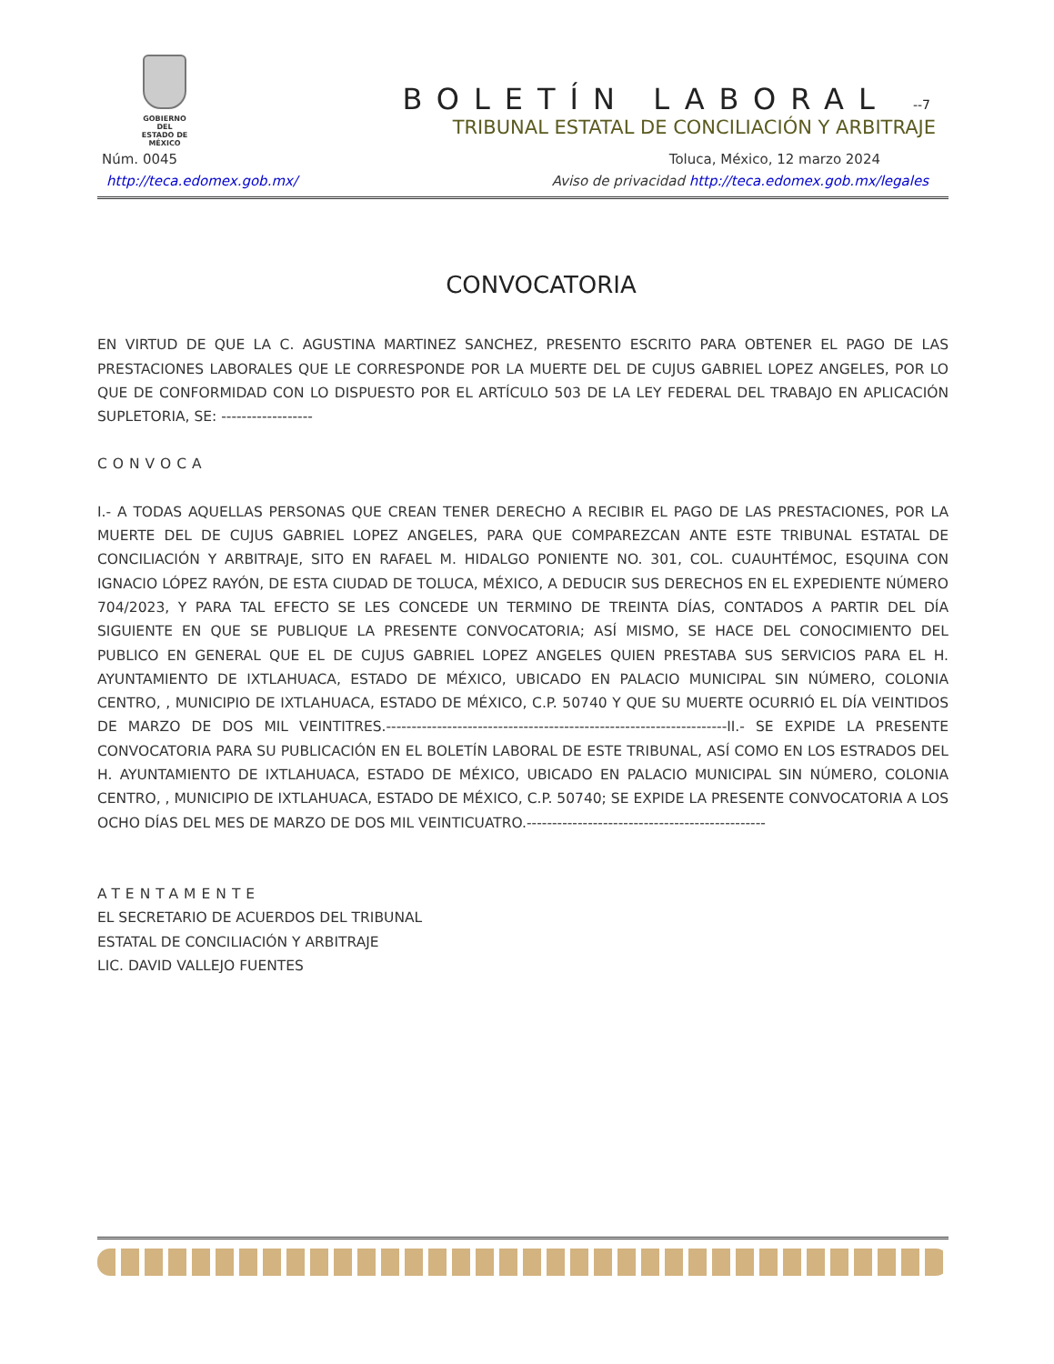GOBIERNO DEL
ESTADO DE
MÉXICO
BOLETÍN LABORAL -‑7
TRIBUNAL ESTATAL DE CONCILIACIÓN Y ARBITRAJE
Núm. 0045 Toluca, México, 12 marzo 2024
http://teca.edomex.gob.mx/ Aviso de privacidad http://teca.edomex.gob.mx/legales
CONVOCATORIA
EN VIRTUD DE QUE LA C. AGUSTINA MARTINEZ SANCHEZ, PRESENTO ESCRITO PARA OBTENER EL PAGO DE LAS PRESTACIONES LABORALES QUE LE CORRESPONDE POR LA MUERTE DEL DE CUJUS GABRIEL LOPEZ ANGELES, POR LO QUE DE CONFORMIDAD CON LO DISPUESTO POR EL ARTÍCULO 503 DE LA LEY FEDERAL DEL TRABAJO EN APLICACIÓN SUPLETORIA, SE: ------------------
CONVOCA
I.- A TODAS AQUELLAS PERSONAS QUE CREAN TENER DERECHO A RECIBIR EL PAGO DE LAS PRESTACIONES, POR LA MUERTE DEL DE CUJUS GABRIEL LOPEZ ANGELES, PARA QUE COMPAREZCAN ANTE ESTE TRIBUNAL ESTATAL DE CONCILIACIÓN Y ARBITRAJE, SITO EN RAFAEL M. HIDALGO PONIENTE NO. 301, COL. CUAUHTÉMOC, ESQUINA CON IGNACIO LÓPEZ RAYÓN, DE ESTA CIUDAD DE TOLUCA, MÉXICO, A DEDUCIR SUS DERECHOS EN EL EXPEDIENTE NÚMERO 704/2023, Y PARA TAL EFECTO SE LES CONCEDE UN TERMINO DE TREINTA DÍAS, CONTADOS A PARTIR DEL DÍA SIGUIENTE EN QUE SE PUBLIQUE LA PRESENTE CONVOCATORIA; ASÍ MISMO, SE HACE DEL CONOCIMIENTO DEL PUBLICO EN GENERAL QUE EL DE CUJUS GABRIEL LOPEZ ANGELES QUIEN PRESTABA SUS SERVICIOS PARA EL H. AYUNTAMIENTO DE IXTLAHUACA, ESTADO DE MÉXICO, UBICADO EN PALACIO MUNICIPAL SIN NÚMERO, COLONIA CENTRO, , MUNICIPIO DE IXTLAHUACA, ESTADO DE MÉXICO, C.P. 50740 Y QUE SU MUERTE OCURRIÓ EL DÍA VEINTIDOS DE MARZO DE DOS MIL VEINTITRES.-------------------------------------------------------------------II.- SE EXPIDE LA PRESENTE CONVOCATORIA PARA SU PUBLICACIÓN EN EL BOLETÍN LABORAL DE ESTE TRIBUNAL, ASÍ COMO EN LOS ESTRADOS DEL H. AYUNTAMIENTO DE IXTLAHUACA, ESTADO DE MÉXICO, UBICADO EN PALACIO MUNICIPAL SIN NÚMERO, COLONIA CENTRO, , MUNICIPIO DE IXTLAHUACA, ESTADO DE MÉXICO, C.P. 50740; SE EXPIDE LA PRESENTE CONVOCATORIA A LOS OCHO DÍAS DEL MES DE MARZO DE DOS MIL VEINTICUATRO.-----------------------------------------------
ATENTAMENTE
EL SECRETARIO DE ACUERDOS DEL TRIBUNAL
ESTATAL DE CONCILIACIÓN Y ARBITRAJE
LIC. DAVID VALLEJO FUENTES